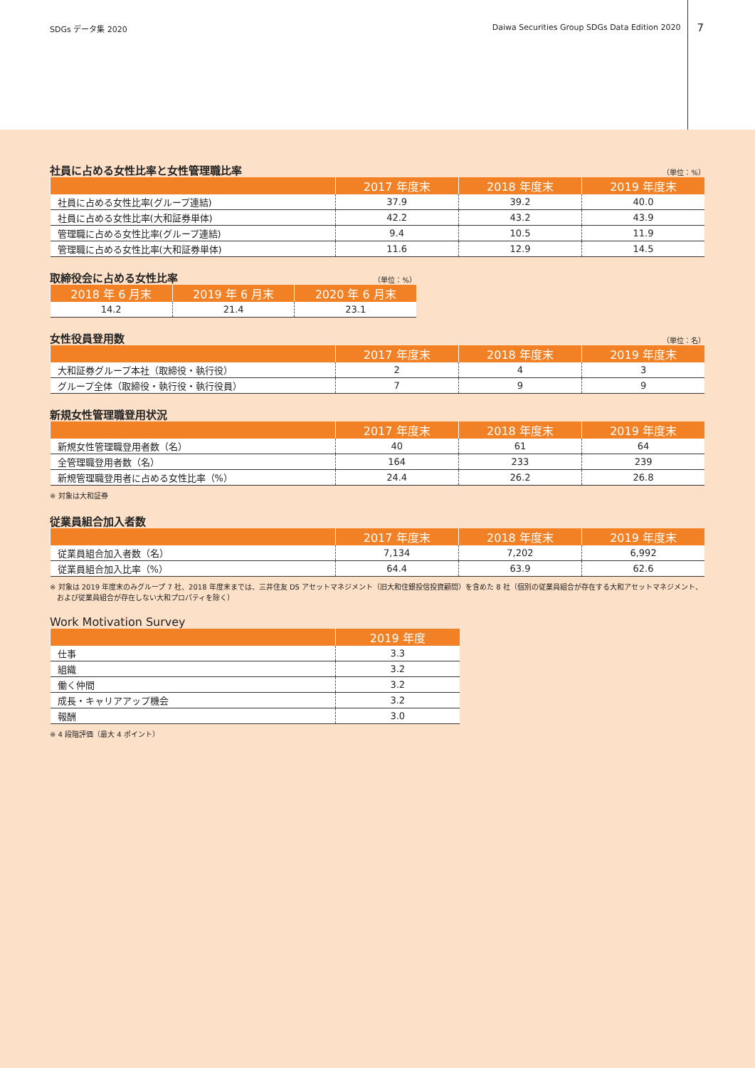SDGs データ集 2020 Daiwa Securities Group SDGs Data Edition 2020 7
社員に占める女性比率と女性管理職比率 （単位：%）
| | 2017 年度末 | 2018 年度末 | 2019 年度末 |
| --- | --- | --- | --- |
| 社員に占める女性比率(グループ連結) | 37.9 | 39.2 | 40.0 |
| 社員に占める女性比率(大和証券単体) | 42.2 | 43.2 | 43.9 |
| 管理職に占める女性比率(グループ連結) | 9.4 | 10.5 | 11.9 |
| 管理職に占める女性比率(大和証券単体) | 11.6 | 12.9 | 14.5 |
取締役会に占める女性比率 （単位：%）
| 2018 年 6 月末 | 2019 年 6 月末 | 2020 年 6 月末 |
| --- | --- | --- |
| 14.2 | 21.4 | 23.1 |
女性役員登用数 （単位：名）
| | 2017 年度末 | 2018 年度末 | 2019 年度末 |
| --- | --- | --- | --- |
| 大和証券グループ本社（取締役・執行役） | 2 | 4 | 3 |
| グループ全体（取締役・執行役・執行役員） | 7 | 9 | 9 |
新規女性管理職登用状況
| | 2017 年度末 | 2018 年度末 | 2019 年度末 |
| --- | --- | --- | --- |
| 新規女性管理職登用者数（名） | 40 | 61 | 64 |
| 全管理職登用者数（名） | 164 | 233 | 239 |
| 新規管理職登用者に占める女性比率（%） | 24.4 | 26.2 | 26.8 |
※ 対象は大和証券
従業員組合加入者数
| | 2017 年度末 | 2018 年度末 | 2019 年度末 |
| --- | --- | --- | --- |
| 従業員組合加入者数（名） | 7,134 | 7,202 | 6,992 |
| 従業員組合加入比率（%） | 64.4 | 63.9 | 62.6 |
※ 対象は 2019 年度末のみグループ 7 社、2018 年度末までは、三井住友 DS アセットマネジメント（旧大和住銀投信投資顧問）を含めた 8 社（個別の従業員組合が存在する大和アセットマネジメント、
　および従業員組合が存在しない大和プロパティを除く）
Work Motivation Survey
| | 2019 年度 |
| --- | --- |
| 仕事 | 3.3 |
| 組織 | 3.2 |
| 働く仲間 | 3.2 |
| 成長・キャリアアップ機会 | 3.2 |
| 報酬 | 3.0 |
※ 4 段階評価（最大 4 ポイント）